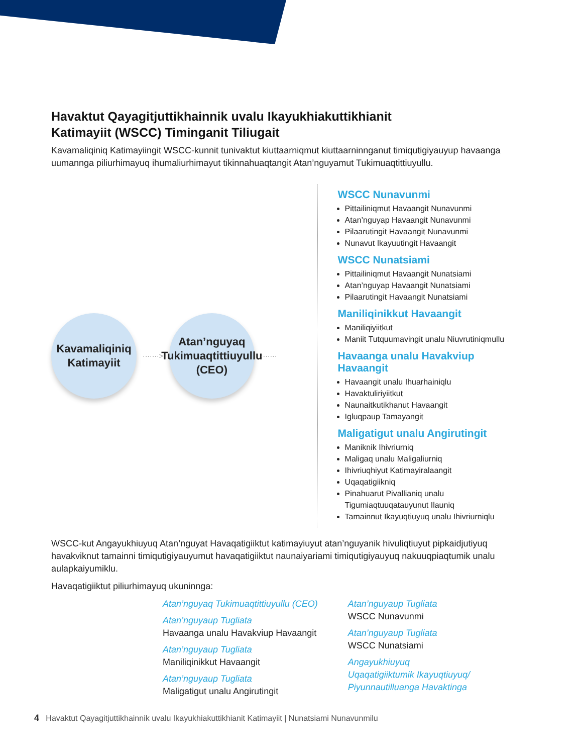Havaktut Qayagitjuttikhainnik uvalu Ikayukhiakuttikhianit
Katimayiit (WSCC) Timinganit Tiliugait
Kavamaliqiniq Katimayiingit WSCC-kunnit tunivaktut kiuttaarniqmut kiuttaarninnganut timiqutigiyauyup havaanga uumannga piliurhimayuq ihumaliurhimayut tikinnahuaqtangit Atan’nguyamut Tukimuaqtittiuyullu.
Kavamaliqiniq
Katimayiit
·······>
Atan’nguyaq
Tukimuaqtittiuyullu
(CEO)
·······
WSCC Nunavunmi
Pittailiniqmut Havaangit Nunavunmi
Atan’nguyap Havaangit Nunavunmi
Pilaarutingit Havaangit Nunavunmi
Nunavut Ikayuutingit Havaangit
WSCC Nunatsiami
Pittailiniqmut Havaangit Nunatsiami
Atan’nguyap Havaangit Nunatsiami
Pilaarutingit Havaangit Nunatsiami
Maniliqinikkut Havaangit
Maniliqiyiitkut
Maniit Tutquumavingit unalu Niuvrutiniqmullu
Havaanga unalu Havakviup Havaangit
Havaangit unalu Ihuarhainiqlu
Havaktuliriyiitkut
Naunaitkutikhanut Havaangit
Igluqpaup Tamayangit
Maligatigut unalu Angirutingit
Maniknik Ihivriurniq
Maligaq unalu Maligaliurniq
Ihivriuqhiyut Katimayiralaangit
Uqaqatigiikniq
Pinahuarut Pivallianiq unalu Tigumiaqtuuqatauyunut Ilauniq
Tamainnut Ikayuqtiuyuq unalu Ihivriurniqlu
WSCC-kut Angayukhiuyuq Atan’nguyat Havaqatigiiktut katimayiuyut atan’nguyanik hivuliqtiuyut pipkaidjutiyuq havakviknut tamainni timiqutigiyauyumut havaqatigiiktut naunaiyariami timiqutigiyauyuq nakuuqpiaqtumik unalu aulapkaiyumiklu.
Havaqatigiiktut piliurhimayuq ukuninnga:
Atan’nguyaq Tukimuaqtittiuyullu (CEO)
Atan’nguyaup Tugliata
Havaanga unalu Havakviup Havaangit
Atan’nguyaup Tugliata
Maniliqinikkut Havaangit
Atan’nguyaup Tugliata
Maligatigut unalu Angirutingit
Atan’nguyaup Tugliata
WSCC Nunavunmi
Atan’nguyaup Tugliata
WSCC Nunatsiami
Angayukhiuyuq
Uqaqatigiiktumik Ikayuqtiuyuq/
Piyunnautilluanga Havaktinga
4 Havaktut Qayagitjuttikhainnik uvalu Ikayukhiakuttikhianit Katimayiit | Nunatsiami Nunavunmilu